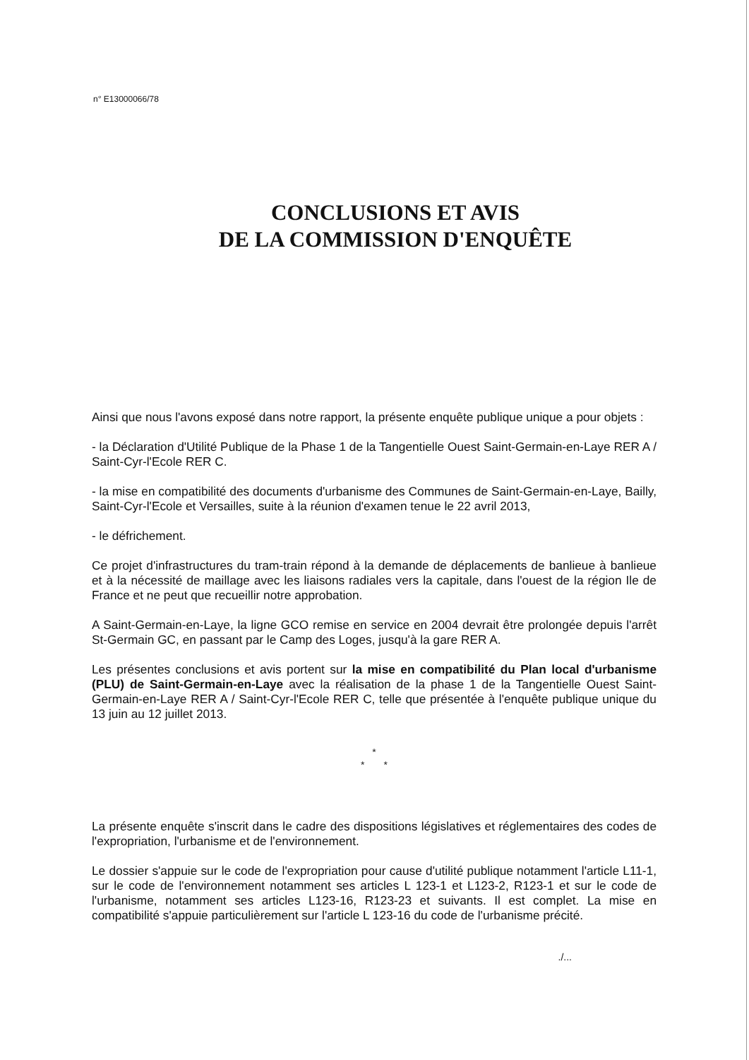n° E13000066/78
CONCLUSIONS ET AVIS
DE LA COMMISSION D'ENQUÊTE
Ainsi que nous l'avons exposé dans notre rapport, la présente enquête publique unique a pour objets :
- la Déclaration d'Utilité Publique de la Phase 1 de la Tangentielle Ouest Saint-Germain-en-Laye RER A / Saint-Cyr-l'Ecole RER C.
- la mise en compatibilité des documents d'urbanisme des Communes de Saint-Germain-en-Laye, Bailly, Saint-Cyr-l'Ecole et Versailles, suite à la réunion d'examen tenue le 22 avril 2013,
- le défrichement.
Ce projet d'infrastructures du tram-train répond à la demande de déplacements de banlieue à banlieue et à la nécessité de maillage avec les liaisons radiales vers la capitale, dans l'ouest de la région Ile de France et ne peut que recueillir notre approbation.
A Saint-Germain-en-Laye, la ligne GCO remise en service en 2004 devrait être prolongée depuis l'arrêt St-Germain GC, en passant par le Camp des Loges, jusqu'à la gare RER A.
Les présentes conclusions et avis portent sur la mise en compatibilité du Plan local d'urbanisme (PLU) de Saint-Germain-en-Laye avec la réalisation de la phase 1 de la Tangentielle Ouest Saint-Germain-en-Laye RER A / Saint-Cyr-l'Ecole RER C, telle que présentée à l'enquête publique unique du 13 juin au 12 juillet 2013.
*
* *
La présente enquête s'inscrit dans le cadre des dispositions législatives et réglementaires des codes de l'expropriation, l'urbanisme et de l'environnement.
Le dossier s'appuie sur le code de l'expropriation pour cause d'utilité publique notamment l'article L11-1, sur le code de l'environnement notamment ses articles L 123-1 et L123-2, R123-1 et sur le code de l'urbanisme, notamment ses articles L123-16, R123-23 et suivants. Il est complet. La mise en compatibilité s'appuie particulièrement sur l'article L 123-16 du code de l'urbanisme précité.
./...